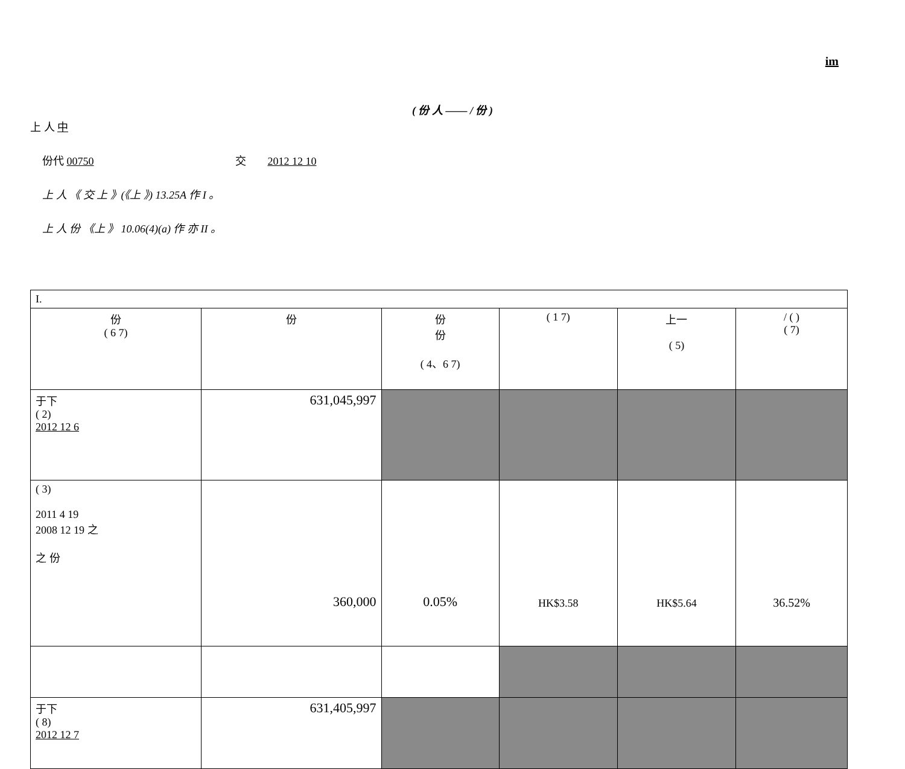im
( 份 人 —— / 份 )
上 人 中
份代 00750 交 2012 12 10
上 人 《 交 上 》(《上 》) 13.25A 作 I 。
上 人 份 《上 》 10.06(4)(a) 作 亦 II 。
| I. | | | | | |
| 份 ( 6 7) | 份 | 份 份 ( 4、6 7) | ( 1 7) | 上一 ( 5) | / ( ) ( 7) |
| 于下 ( 2) 2012 12 6 | 631,045,997 | | | | |
| ( 3) 2011 4 19 2008 12 19 之 之 份 | 360,000 | 0.05% | HK$3.58 | HK$5.64 | 36.52% |
| 于下 ( 8) 2012 12 7 | 631,405,997 | | | | |